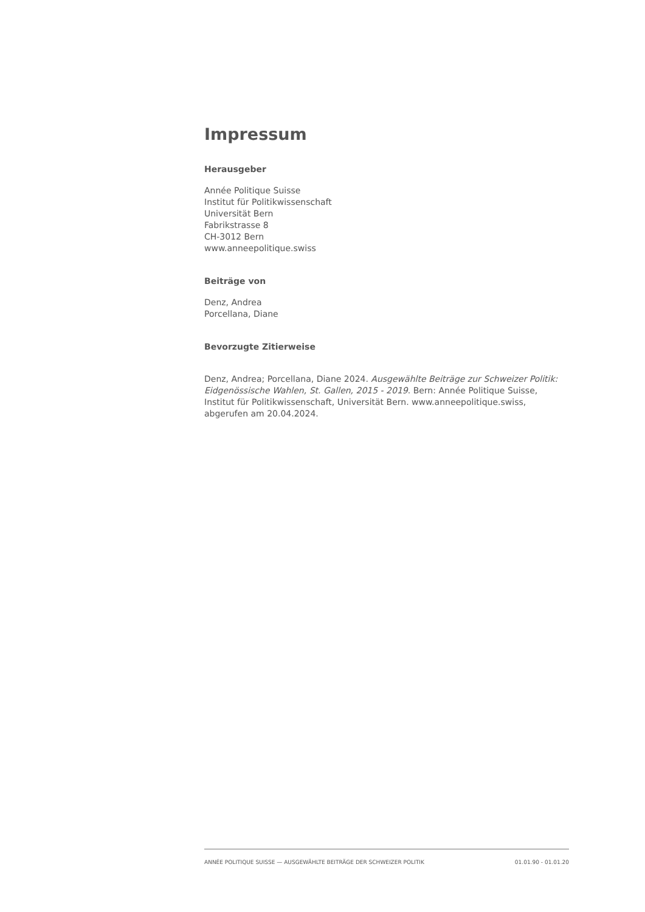Impressum
Herausgeber
Année Politique Suisse
Institut für Politikwissenschaft
Universität Bern
Fabrikstrasse 8
CH-3012 Bern
www.anneepolitique.swiss
Beiträge von
Denz, Andrea
Porcellana, Diane
Bevorzugte Zitierweise
Denz, Andrea; Porcellana, Diane 2024. Ausgewählte Beiträge zur Schweizer Politik: Eidgenössische Wahlen, St. Gallen, 2015 - 2019. Bern: Année Politique Suisse, Institut für Politikwissenschaft, Universität Bern. www.anneepolitique.swiss, abgerufen am 20.04.2024.
ANNÉE POLITIQUE SUISSE — AUSGEWÄHLTE BEITRÄGE DER SCHWEIZER POLITIK 01.01.90 - 01.01.20